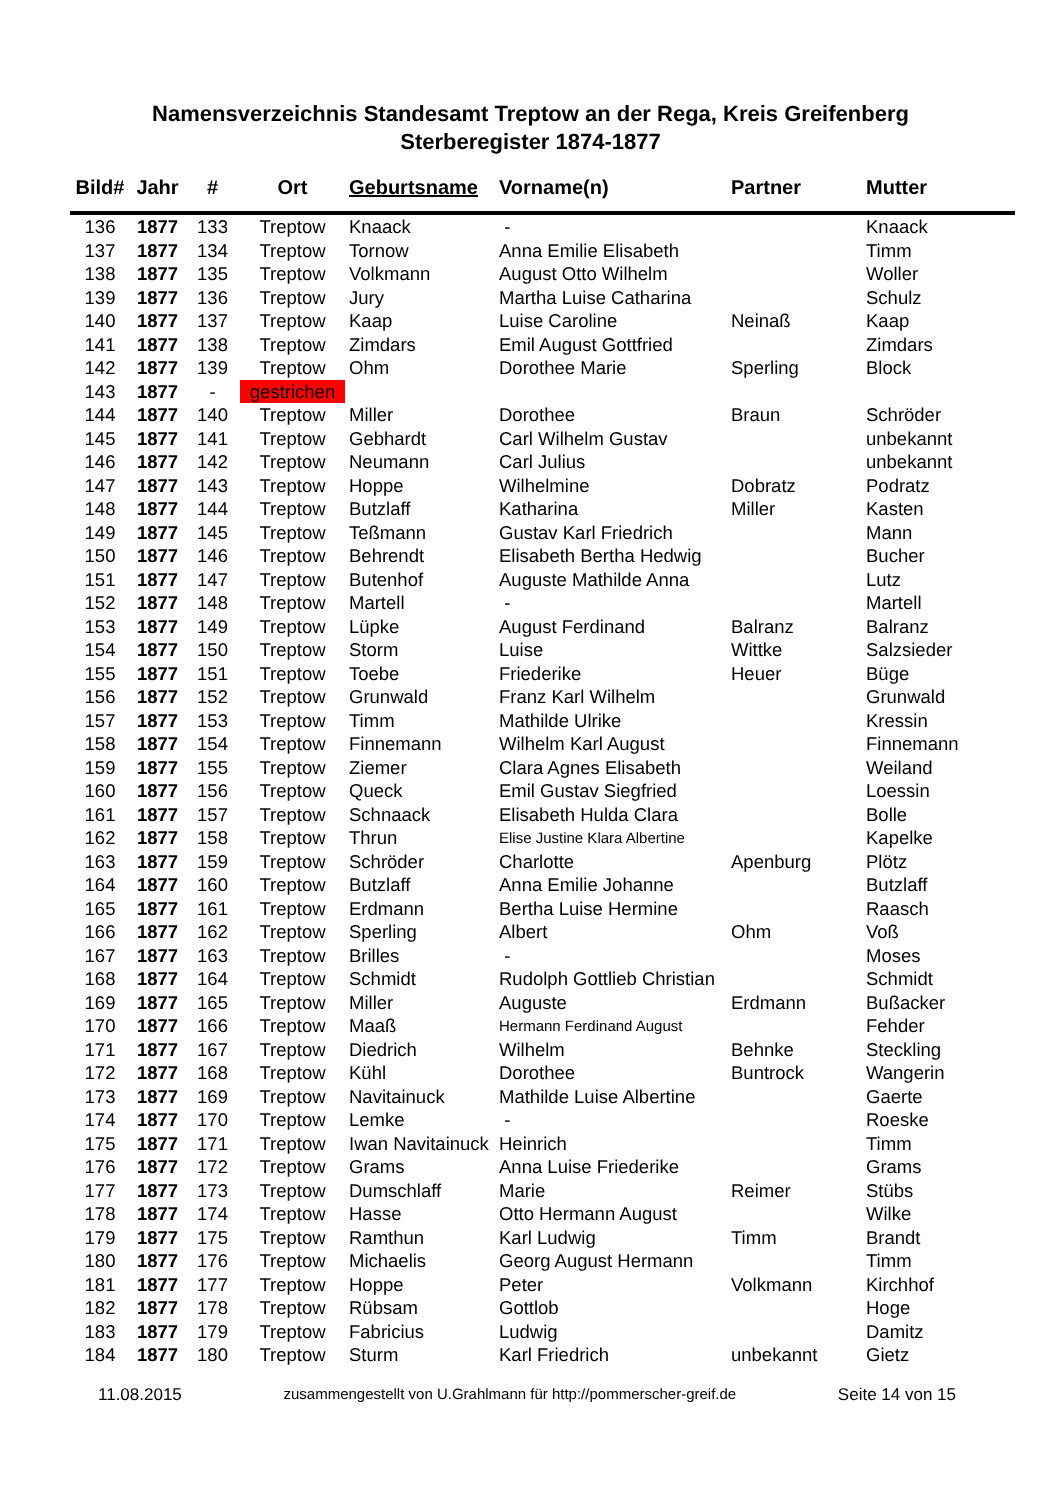Namensverzeichnis Standesamt Treptow an der Rega, Kreis Greifenberg
Sterberegister 1874-1877
| Bild# | Jahr | # | Ort | Geburtsname | Vorname(n) | Partner | Mutter |
| --- | --- | --- | --- | --- | --- | --- | --- |
| 136 | 1877 | 133 | Treptow | Knaack | - | | Knaack |
| 137 | 1877 | 134 | Treptow | Tornow | Anna Emilie Elisabeth | | Timm |
| 138 | 1877 | 135 | Treptow | Volkmann | August Otto Wilhelm | | Woller |
| 139 | 1877 | 136 | Treptow | Jury | Martha Luise Catharina | | Schulz |
| 140 | 1877 | 137 | Treptow | Kaap | Luise Caroline | Neinaß | Kaap |
| 141 | 1877 | 138 | Treptow | Zimdars | Emil August Gottfried | | Zimdars |
| 142 | 1877 | 139 | Treptow | Ohm | Dorothee Marie | Sperling | Block |
| 143 | 1877 | - | gestrichen | | | | |
| 144 | 1877 | 140 | Treptow | Miller | Dorothee | Braun | Schröder |
| 145 | 1877 | 141 | Treptow | Gebhardt | Carl Wilhelm Gustav | | unbekannt |
| 146 | 1877 | 142 | Treptow | Neumann | Carl Julius | | unbekannt |
| 147 | 1877 | 143 | Treptow | Hoppe | Wilhelmine | Dobratz | Podratz |
| 148 | 1877 | 144 | Treptow | Butzlaff | Katharina | Miller | Kasten |
| 149 | 1877 | 145 | Treptow | Teßmann | Gustav Karl Friedrich | | Mann |
| 150 | 1877 | 146 | Treptow | Behrendt | Elisabeth Bertha Hedwig | | Bucher |
| 151 | 1877 | 147 | Treptow | Butenhof | Auguste Mathilde Anna | | Lutz |
| 152 | 1877 | 148 | Treptow | Martell | - | | Martell |
| 153 | 1877 | 149 | Treptow | Lüpke | August Ferdinand | Balranz | Balranz |
| 154 | 1877 | 150 | Treptow | Storm | Luise | Wittke | Salzsieder |
| 155 | 1877 | 151 | Treptow | Toebe | Friederike | Heuer | Büge |
| 156 | 1877 | 152 | Treptow | Grunwald | Franz Karl Wilhelm | | Grunwald |
| 157 | 1877 | 153 | Treptow | Timm | Mathilde Ulrike | | Kressin |
| 158 | 1877 | 154 | Treptow | Finnemann | Wilhelm Karl August | | Finnemann |
| 159 | 1877 | 155 | Treptow | Ziemer | Clara Agnes Elisabeth | | Weiland |
| 160 | 1877 | 156 | Treptow | Queck | Emil Gustav Siegfried | | Loessin |
| 161 | 1877 | 157 | Treptow | Schnaack | Elisabeth Hulda Clara | | Bolle |
| 162 | 1877 | 158 | Treptow | Thrun | Elise Justine Klara Albertine | | Kapelke |
| 163 | 1877 | 159 | Treptow | Schröder | Charlotte | Apenburg | Plötz |
| 164 | 1877 | 160 | Treptow | Butzlaff | Anna Emilie Johanne | | Butzlaff |
| 165 | 1877 | 161 | Treptow | Erdmann | Bertha Luise Hermine | | Raasch |
| 166 | 1877 | 162 | Treptow | Sperling | Albert | Ohm | Voß |
| 167 | 1877 | 163 | Treptow | Brilles | - | | Moses |
| 168 | 1877 | 164 | Treptow | Schmidt | Rudolph Gottlieb Christian | | Schmidt |
| 169 | 1877 | 165 | Treptow | Miller | Auguste | Erdmann | Bußacker |
| 170 | 1877 | 166 | Treptow | Maaß | Hermann Ferdinand August | | Fehder |
| 171 | 1877 | 167 | Treptow | Diedrich | Wilhelm | Behnke | Steckling |
| 172 | 1877 | 168 | Treptow | Kühl | Dorothee | Buntrock | Wangerin |
| 173 | 1877 | 169 | Treptow | Navitainuck | Mathilde Luise Albertine | | Gaerte |
| 174 | 1877 | 170 | Treptow | Lemke | - | | Roeske |
| 175 | 1877 | 171 | Treptow | Iwan Navitainuck | Heinrich | | Timm |
| 176 | 1877 | 172 | Treptow | Grams | Anna Luise Friederike | | Grams |
| 177 | 1877 | 173 | Treptow | Dumschlaff | Marie | Reimer | Stübs |
| 178 | 1877 | 174 | Treptow | Hasse | Otto Hermann August | | Wilke |
| 179 | 1877 | 175 | Treptow | Ramthun | Karl Ludwig | Timm | Brandt |
| 180 | 1877 | 176 | Treptow | Michaelis | Georg August Hermann | | Timm |
| 181 | 1877 | 177 | Treptow | Hoppe | Peter | Volkmann | Kirchhof |
| 182 | 1877 | 178 | Treptow | Rübsam | Gottlob | | Hoge |
| 183 | 1877 | 179 | Treptow | Fabricius | Ludwig | | Damitz |
| 184 | 1877 | 180 | Treptow | Sturm | Karl Friedrich | unbekannt | Gietz |
11.08.2015 zusammengestellt von U.Grahlmann für http://pommerscher-greif.de Seite 14 von 15